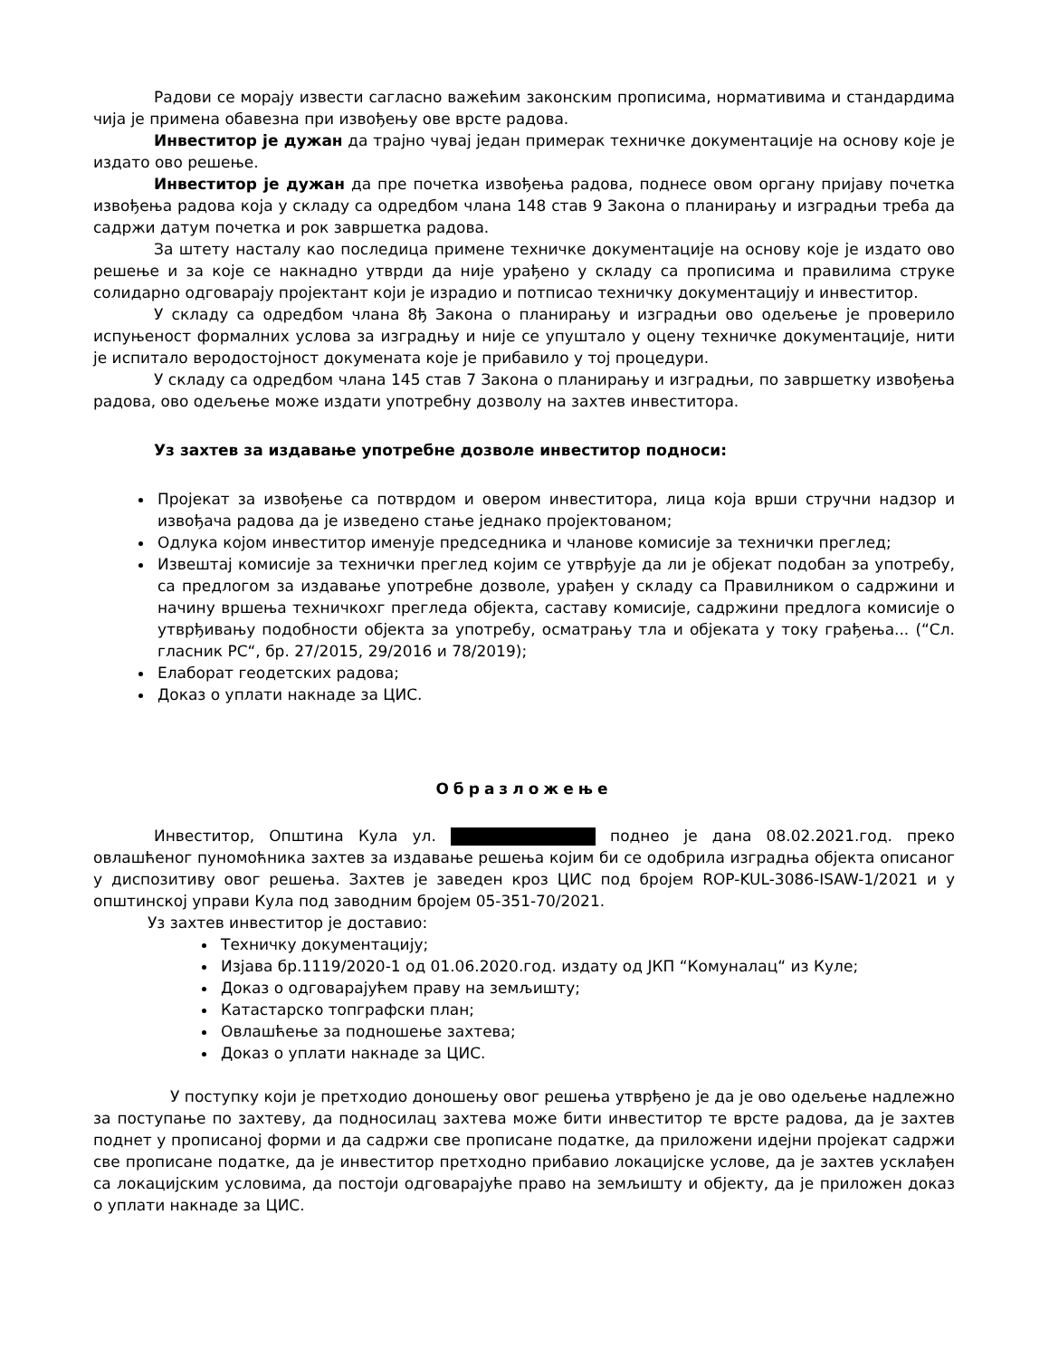Радови се морају извести сагласно важећим законским прописима, нормативима и стандардима чија је примена обавезна при извођењу ове врсте радова.
Инвеститор је дужан да трајно чувај један примерак техничке документације на основу које је издато ово решење.
Инвеститор је дужан да пре почетка извођења радова, поднесе овом органу пријаву почетка извођења радова која у складу са одредбом члана 148 став 9 Закона о планирању и изградњи треба да садржи датум почетка и рок завршетка радова.
За штету насталу као последица примене техничке документације на основу које је издато ово решење и за које се накнадно утврди да није урађено у складу са прописима и правилима струке солидарно одговарају пројектант који је израдио и потписао техничку документацију и инвеститор.
У складу са одредбом члана 8ђ Закона о планирању и изградњи ово одељење је проверило испуњеност формалних услова за изградњу и није се упуштало у оцену техничке документације, нити је испитало веродостојност докумената које је прибавило у тој процедури.
У складу са одредбом члана 145 став 7 Закона о планирању и изградњи, по завршетку извођења радова, ово одељење може издати употребну дозволу на захтев инвеститора.
Уз захтев за издавање употребне дозволе инвеститор подноси:
Пројекат за извођење са потврдом и овером инвеститора, лица која врши стручни надзор и извођача радова да је изведено стање једнако пројектованом;
Одлука којом инвеститор именује председника и чланове комисије за технички преглед;
Извештај комисије за технички преглед којим се утврђује да ли је објекат подобан за употребу, са предлогом за издавање употребне дозволе, урађен у складу са Правилником о садржини и начину вршења техничкохг прегледа објекта, саставу комисије, садржини предлога комисије о утврђивању подобности објекта за употребу, осматрању тла и објеката у току грађења... (“Сл. гласник РС“, бр. 27/2015, 29/2016 и 78/2019);
Елаборат геодетских радова;
Доказ о уплати накнаде за ЦИС.
Образложење
Инвеститор, Општина Кула ул. поднео је дана 08.02.2021.год. преко овлашћеног пуномоћника захтев за издавање решења којим би се одобрила изградња објекта описаног у диспозитиву овог решења. Захтев је заведен кроз ЦИС под бројем ROP-KUL-3086-ISAW-1/2021 и у општинској управи Кула под заводним бројем 05-351-70/2021.
Уз захтев инвеститор је доставио:
Техничку документацију;
Изјава бр.1119/2020-1 од 01.06.2020.год. издату од ЈКП “Комуналац“ из Куле;
Доказ о одговарајућем праву на земљишту;
Катастарско топграфски план;
Овлашћење за подношење захтева;
Доказ о уплати накнаде за ЦИС.
У поступку који је претходио доношењу овог решења утврђено је да је ово одељење надлежно за поступање по захтеву, да подносилац захтева може бити инвеститор те врсте радова, да је захтев поднет у прописаној форми и да садржи све прописане податке, да приложени идејни пројекат садржи све прописане податке, да је инвеститор претходно прибавио локацијске услове, да је захтев усклађен са локацијским условима, да постоји одговарајуће право на земљишту и објекту, да је приложен доказ о уплати накнаде за ЦИС.